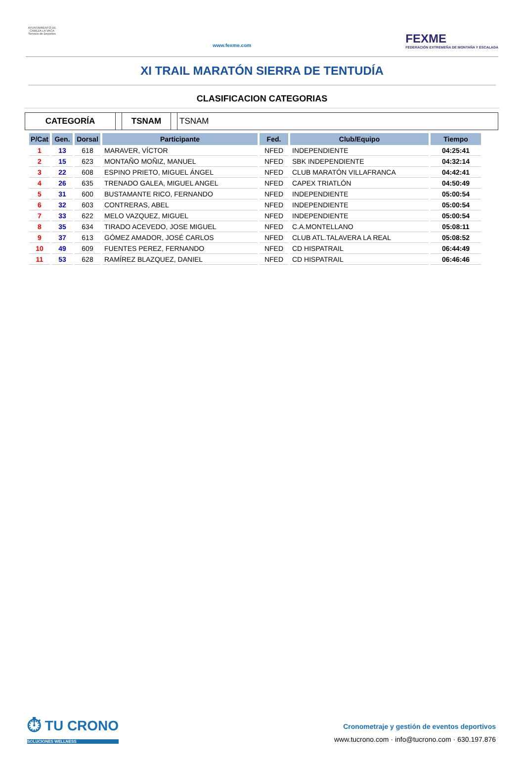AYUNTAMIENTO DE CABEZA LA VACA Servicio de Deportes
www.fexme.com
FEXME
FEDERACIÓN EXTREMEÑA DE MONTAÑA Y ESCALADA
XI TRAIL MARATÓN SIERRA DE TENTUDÍA
CLASIFICACION CATEGORIAS
CATEGORÍA TSNAM TSNAM
| P/Cat | Gen. | Dorsal | Participante | Fed. | Club/Equipo | Tiempo |
| --- | --- | --- | --- | --- | --- | --- |
| 1 | 13 | 618 | MARAVER, VÍCTOR | NFED | INDEPENDIENTE | 04:25:41 |
| 2 | 15 | 623 | MONTAÑO MOÑIZ, MANUEL | NFED | SBK INDEPENDIENTE | 04:32:14 |
| 3 | 22 | 608 | ESPINO PRIETO, MIGUEL ÁNGEL | NFED | CLUB MARATÓN VILLAFRANCA | 04:42:41 |
| 4 | 26 | 635 | TRENADO GALEA, MIGUEL ANGEL | NFED | CAPEX TRIATLÓN | 04:50:49 |
| 5 | 31 | 600 | BUSTAMANTE RICO, FERNANDO | NFED | INDEPENDIENTE | 05:00:54 |
| 6 | 32 | 603 | CONTRERAS, ABEL | NFED | INDEPENDIENTE | 05:00:54 |
| 7 | 33 | 622 | MELO VAZQUEZ, MIGUEL | NFED | INDEPENDIENTE | 05:00:54 |
| 8 | 35 | 634 | TIRADO ACEVEDO, JOSE MIGUEL | NFED | C.A.MONTELLANO | 05:08:11 |
| 9 | 37 | 613 | GÓMEZ AMADOR, JOSÉ CARLOS | NFED | CLUB ATL.TALAVERA LA REAL | 05:08:52 |
| 10 | 49 | 609 | FUENTES PEREZ, FERNANDO | NFED | CD HISPATRAIL | 06:44:49 |
| 11 | 53 | 628 | RAMÍREZ BLAZQUEZ, DANIEL | NFED | CD HISPATRAIL | 06:46:46 |
⏱ TU CRONO
SOLUCIONES WELLNESS
Cronometraje y gestión de eventos deportivos
www.tucrono.com · info@tucrono.com · 630.197.876